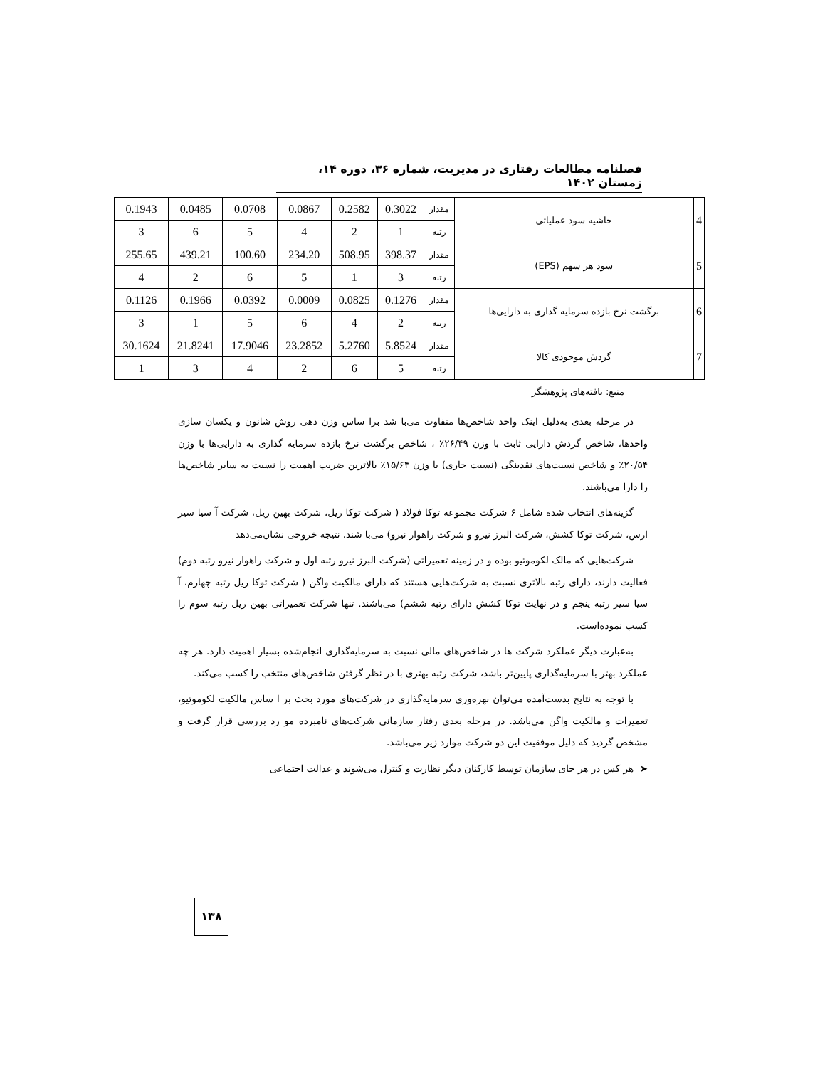فصلنامه مطالعات رفتاری در مدیریت، شماره ۳۶، دوره ۱۴، زمستان ۱۴۰۲
| 4 | حاشیه سود عملیاتی | مقدار | 0.3022 | 0.2582 | 0.0867 | 0.0708 | 0.0485 | 0.1943 |
| | | رتبه | 1 | 2 | 4 | 5 | 6 | 3 |
| 5 | سود هر سهم (EPS) | مقدار | 398.37 | 508.95 | 234.20 | 100.60 | 439.21 | 255.65 |
| | | رتبه | 3 | 1 | 5 | 6 | 2 | 4 |
| 6 | برگشت نرخ بازده سرمایه گذاری به دارایی‌ها | مقدار | 0.1276 | 0.0825 | 0.0009 | 0.0392 | 0.1966 | 0.1126 |
| | | رتبه | 2 | 4 | 6 | 5 | 1 | 3 |
| 7 | گردش موجودی کالا | مقدار | 5.8524 | 5.2760 | 23.2852 | 17.9046 | 21.8241 | 30.1624 |
| | | رتبه | 5 | 6 | 2 | 4 | 3 | 1 |
منبع: یافته‌های پژوهشگر
در مرحله بعدی به‌دلیل اینک واحد شاخص‌ها متفاوت می‌با شد برا ساس وزن دهی روش شانون و یکسان سازی واحدها، شاخص گردش دارایی ثابت با وزن ۲۶/۴۹٪ ، شاخص برگشت نرخ بازده سرمایه گذاری به دارایی‌ها با وزن ۲۰/۵۴٪ و شاخص نسبت‌های نقدینگی (نسبت جاری) با وزن ۱۵/۶۳٪ بالاترین ضریب اهمیت را نسبت به سایر شاخص‌ها را دارا می‌باشند.
گزینه‌های انتخاب شده شامل ۶ شرکت مجموعه توکا فولاد ( شرکت توکا ریل، شرکت بهین ریل، شرکت آ سیا سیر ارس، شرکت توکا کشش، شرکت البرز نیرو و شرکت راهوار نیرو) می‌با شند. نتیجه خروجی نشان‌می‌دهد
شرکت‌هایی که مالک لکوموتیو بوده و در زمینه تعمیراتی (شرکت البرز نیرو رتبه اول و شرکت راهوار نیرو رتبه دوم) فعالیت دارند، دارای رتبه بالاتری نسبت به شرکت‌هایی هستند که دارای مالکیت واگن ( شرکت توکا ریل رتبه چهارم، آ سیا سیر رتبه پنجم و در نهایت توکا کشش دارای رتبه ششم) می‌باشند. تنها شرکت تعمیراتی بهین ریل رتبه سوم را کسب نموده‌است.
به‌عبارت دیگر عملکرد شرکت ها در شاخص‌های مالی نسبت به سرمایه‌گذاری انجام‌شده بسیار اهمیت دارد. هر چه عملکرد بهتر با سرمایه‌گذاری پایین‌تر باشد، شرکت رتبه بهتری با در نظر گرفتن شاخص‌های منتخب را کسب می‌کند.
با توجه به نتایج بدست‌آمده می‌توان بهره‌وری سرمایه‌گذاری در شرکت‌های مورد بحث بر ا ساس مالکیت لکوموتیو، تعمیرات و مالکیت واگن می‌باشد. در مرحله بعدی رفتار سازمانی شرکت‌های نامبرده مو رد بررسی قرار گرفت و مشخص گردید که دلیل موفقیت این دو شرکت موارد زیر می‌باشد.
➤ هر کس در هر جای سازمان توسط کارکنان دیگر نظارت و کنترل می‌شوند و عدالت اجتماعی
۱۳۸